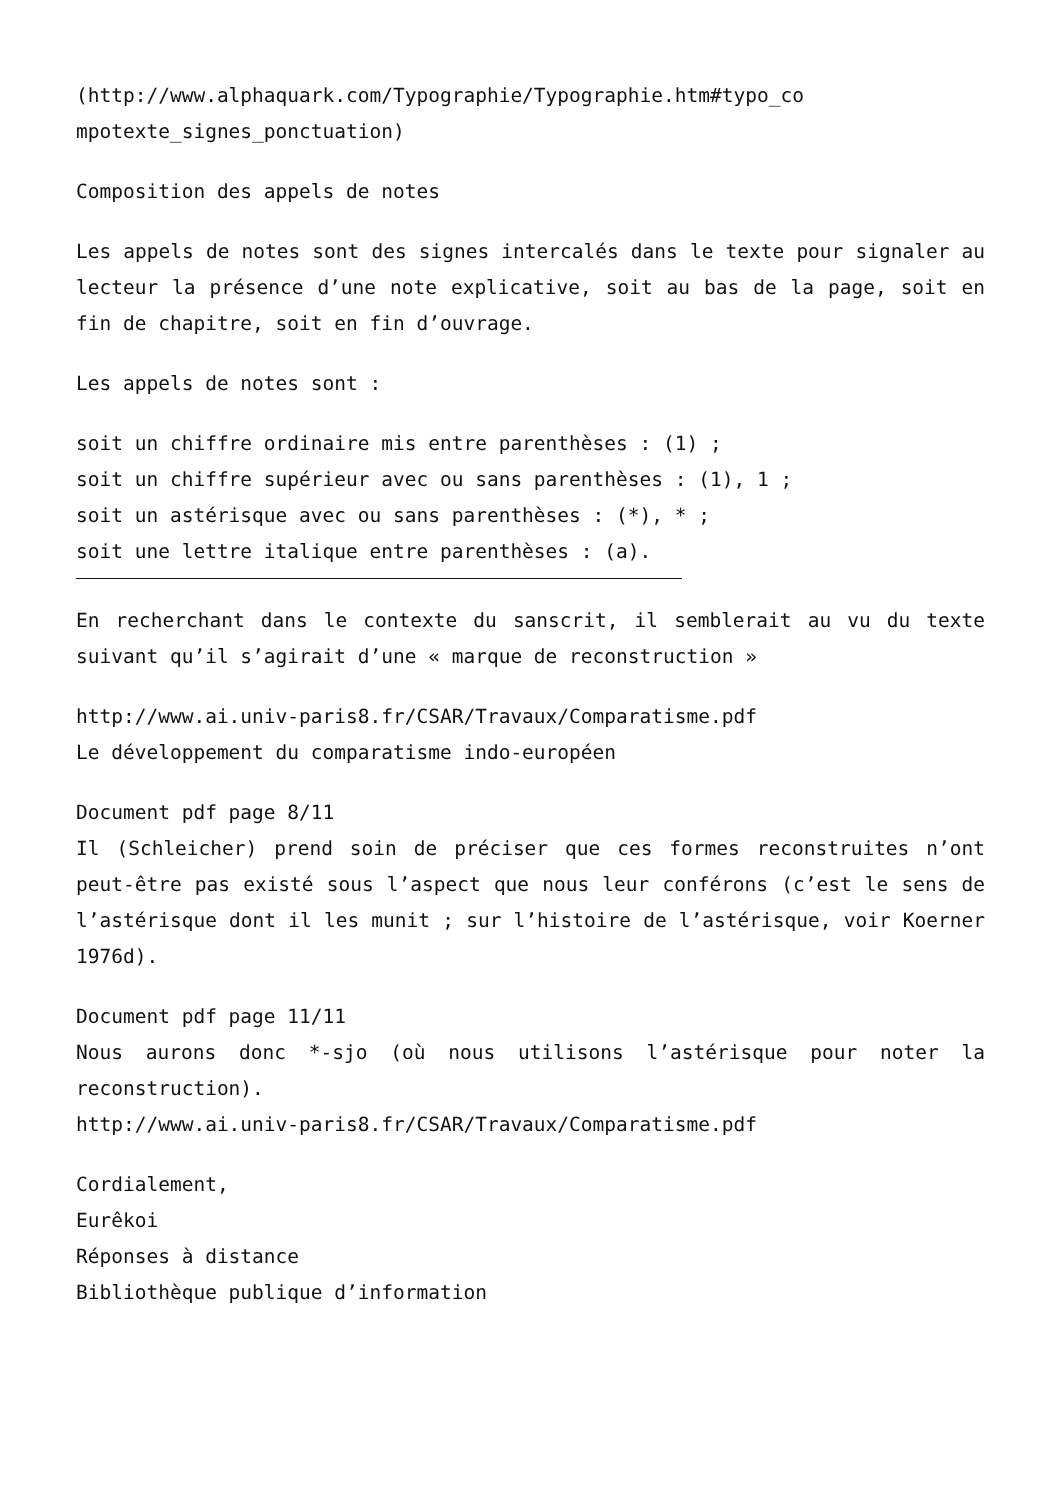(http://www.alphaquark.com/Typographie/Typographie.htm#typo_co
mpotexte_signes_ponctuation)
Composition des appels de notes
Les appels de notes sont des signes intercalés dans le texte pour signaler au lecteur la présence d’une note explicative, soit au bas de la page, soit en fin de chapitre, soit en fin d’ouvrage.
Les appels de notes sont :
soit un chiffre ordinaire mis entre parenthèses : (1) ;
soit un chiffre supérieur avec ou sans parenthèses : (1), 1 ;
soit un astérisque avec ou sans parenthèses : (*), * ;
soit une lettre italique entre parenthèses : (a).
En recherchant dans le contexte du sanscrit, il semblerait au vu du texte suivant qu’il s’agirait d’une « marque de reconstruction »
http://www.ai.univ-paris8.fr/CSAR/Travaux/Comparatisme.pdf
Le développement du comparatisme indo-européen
Document pdf page 8/11
Il (Schleicher) prend soin de préciser que ces formes reconstruites n’ont peut-être pas existé sous l’aspect que nous leur conférons (c’est le sens de l’astérisque dont il les munit ; sur l’histoire de l’astérisque, voir Koerner 1976d).
Document pdf page 11/11
Nous aurons donc *-sjo (où nous utilisons l’astérisque pour noter la reconstruction).
http://www.ai.univ-paris8.fr/CSAR/Travaux/Comparatisme.pdf
Cordialement,
Eurêkoi
Réponses à distance
Bibliothèque publique d’information